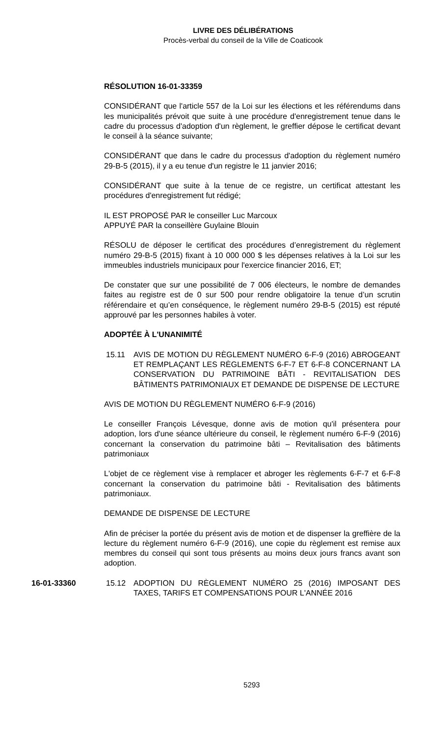LIVRE DES DÉLIBÉRATIONS
Procès-verbal du conseil de la Ville de Coaticook
RÉSOLUTION 16-01-33359
CONSIDÉRANT que l'article 557 de la Loi sur les élections et les référendums dans les municipalités prévoit que suite à une procédure d'enregistrement tenue dans le cadre du processus d'adoption d'un règlement, le greffier dépose le certificat devant le conseil à la séance suivante;
CONSIDÉRANT que dans le cadre du processus d'adoption du règlement numéro 29-B-5 (2015), il y a eu tenue d'un registre le 11 janvier 2016;
CONSIDÉRANT que suite à la tenue de ce registre, un certificat attestant les procédures d'enregistrement fut rédigé;
IL EST PROPOSÉ PAR le conseiller Luc Marcoux
APPUYÉ PAR la conseillère Guylaine Blouin
RÉSOLU de déposer le certificat des procédures d’enregistrement du règlement numéro 29-B-5 (2015) fixant à 10 000 000 $ les dépenses relatives à la Loi sur les immeubles industriels municipaux pour l'exercice financier 2016, ET;
De constater que sur une possibilité de 7 006 électeurs, le nombre de demandes faites au registre est de 0 sur 500 pour rendre obligatoire la tenue d’un scrutin référendaire et qu’en conséquence, le règlement numéro 29-B-5 (2015) est réputé approuvé par les personnes habiles à voter.
ADOPTÉE À L'UNANIMITÉ
15.11 AVIS DE MOTION DU RÈGLEMENT NUMÉRO 6-F-9 (2016) ABROGEANT ET REMPLAÇANT LES RÈGLEMENTS 6-F-7 ET 6-F-8 CONCERNANT LA CONSERVATION DU PATRIMOINE BÂTI - REVITALISATION DES BÂTIMENTS PATRIMONIAUX ET DEMANDE DE DISPENSE DE LECTURE
AVIS DE MOTION DU RÈGLEMENT NUMÉRO 6-F-9 (2016)
Le conseiller François Lévesque, donne avis de motion qu'il présentera pour adoption, lors d'une séance ultérieure du conseil, le règlement numéro 6-F-9 (2016) concernant la conservation du patrimoine bâti – Revitalisation des bâtiments patrimoniaux
L'objet de ce règlement vise à remplacer et abroger les règlements 6-F-7 et 6-F-8 concernant la conservation du patrimoine bâti - Revitalisation des bâtiments patrimoniaux.
DEMANDE DE DISPENSE DE LECTURE
Afin de préciser la portée du présent avis de motion et de dispenser la greffière de la lecture du règlement numéro 6-F-9 (2016), une copie du règlement est remise aux membres du conseil qui sont tous présents au moins deux jours francs avant son adoption.
16-01-33360 15.12 ADOPTION DU RÈGLEMENT NUMÉRO 25 (2016) IMPOSANT DES TAXES, TARIFS ET COMPENSATIONS POUR L'ANNÉE 2016
5293